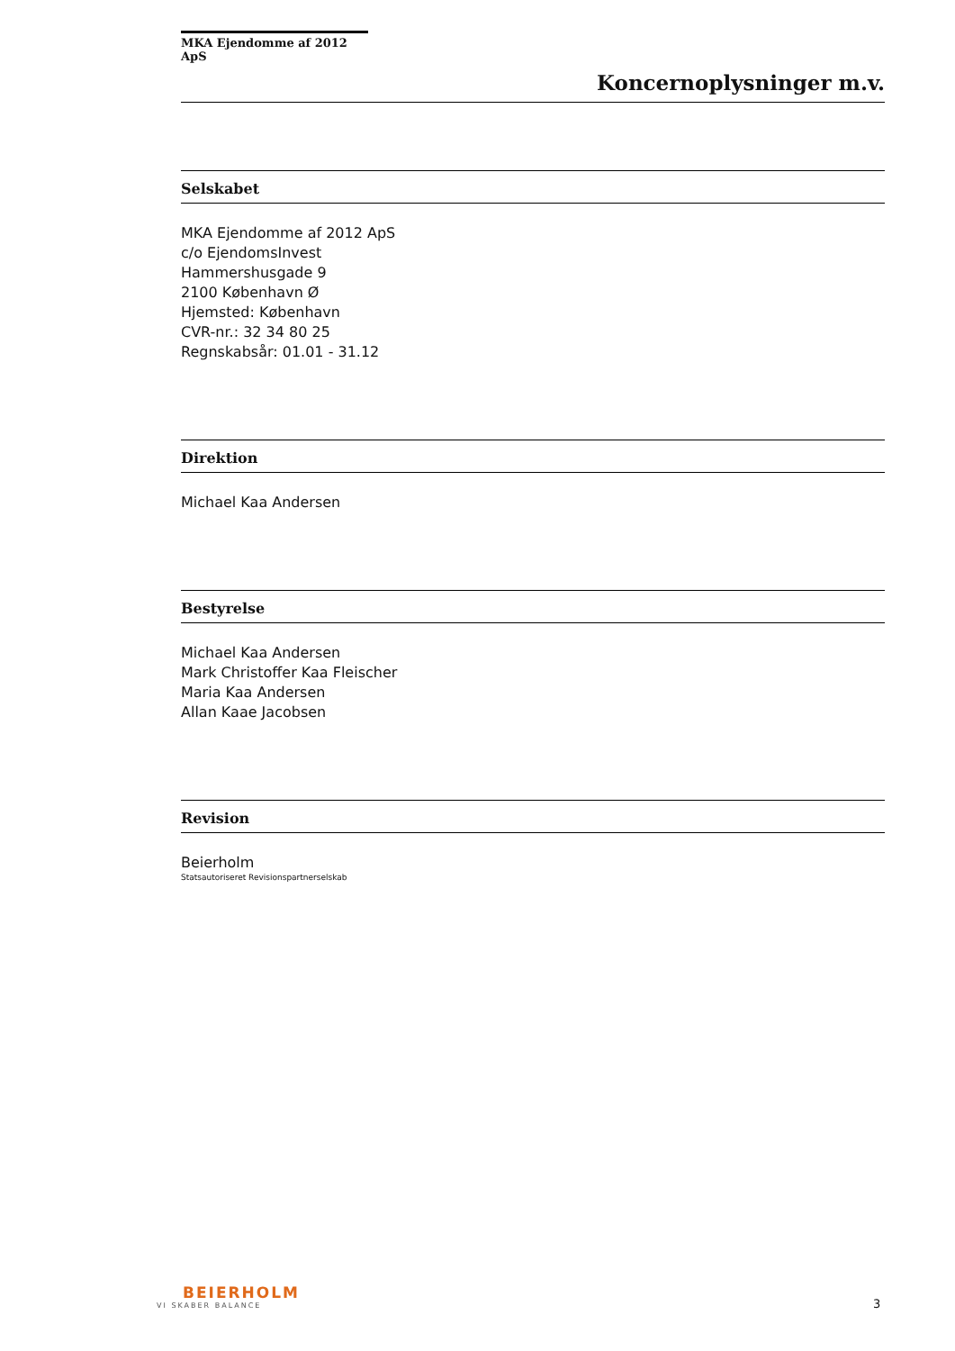MKA Ejendomme af 2012 ApS
Koncernoplysninger m.v.
Selskabet
MKA Ejendomme af 2012 ApS
c/o EjendomsInvest
Hammershusgade 9
2100 København Ø
Hjemsted: København
CVR-nr.: 32 34 80 25
Regnskabsår: 01.01 - 31.12
Direktion
Michael Kaa Andersen
Bestyrelse
Michael Kaa Andersen
Mark Christoffer Kaa Fleischer
Maria Kaa Andersen
Allan Kaae Jacobsen
Revision
Beierholm
Statsautoriseret Revisionspartnerselskab
BEIERHOLM
VI SKABER BALANCE
3